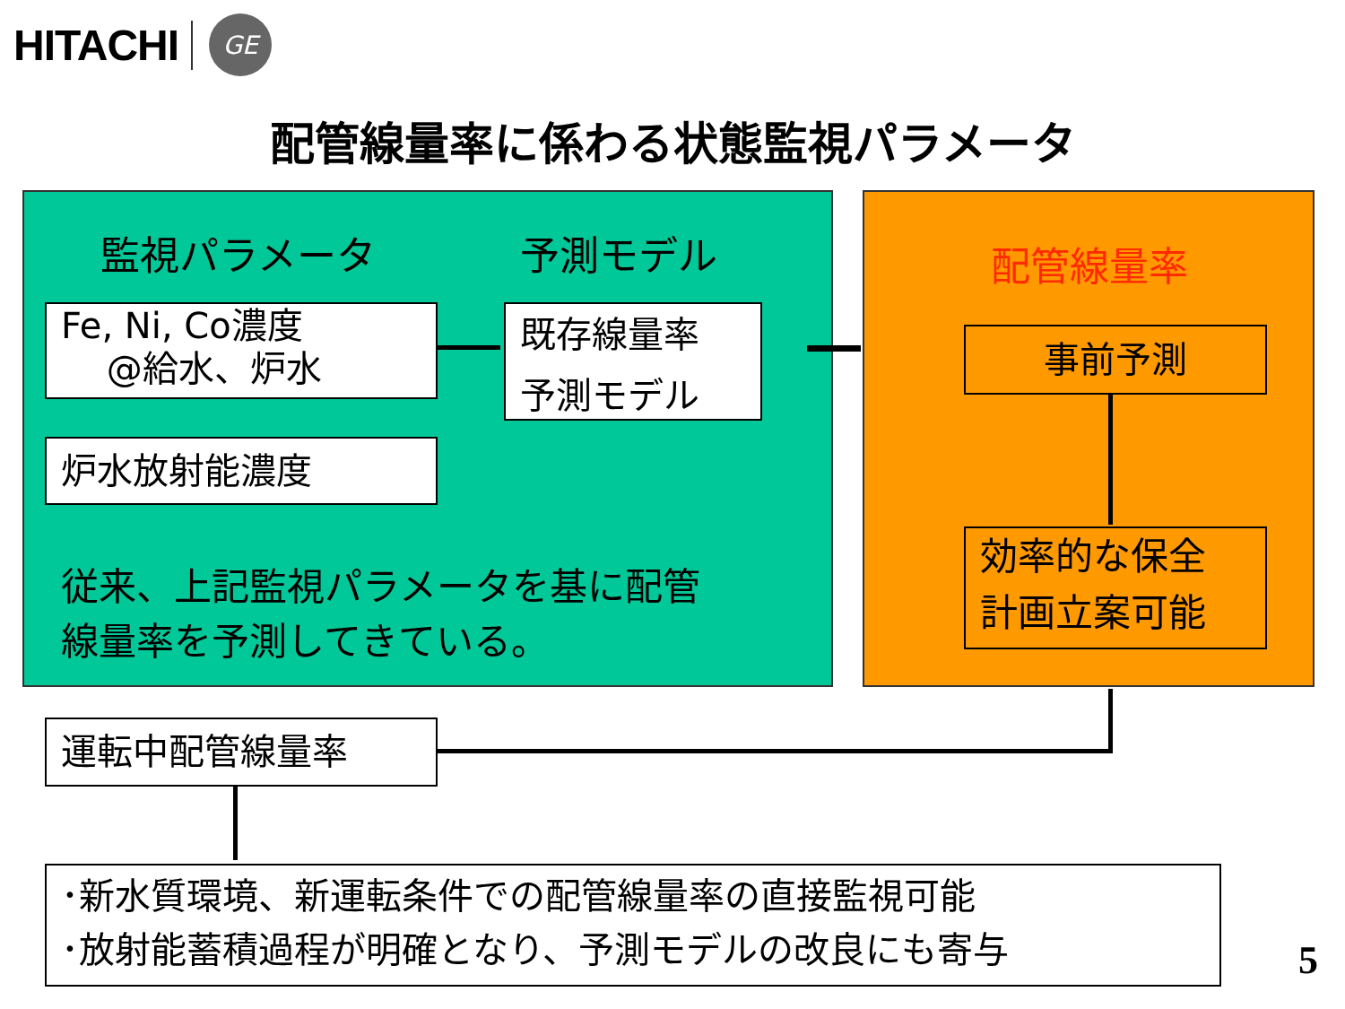HITACHI
GE
配管線量率に係わる状態監視パラメータ
監視パラメータ 予測モデル
Fe, Ni, Co濃度
@給水、炉水
既存線量率
予測モデル
炉水放射能濃度
従来、上記監視パラメータを基に配管
線量率を予測してきている。
配管線量率
事前予測
効率的な保全
計画立案可能
運転中配管線量率
･新水質環境、新運転条件での配管線量率の直接監視可能
･放射能蓄積過程が明確となり、予測モデルの改良にも寄与
5